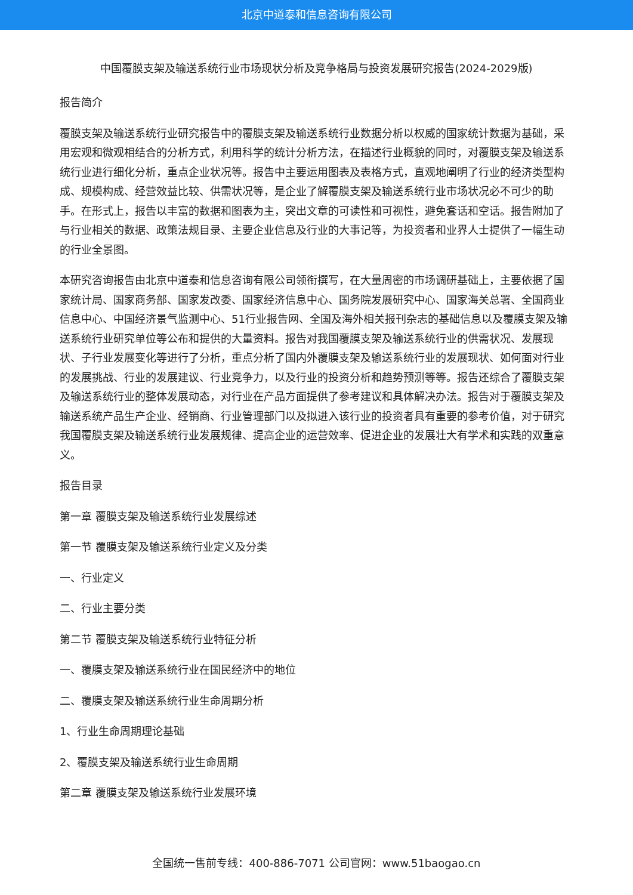北京中道泰和信息咨询有限公司
中国覆膜支架及输送系统行业市场现状分析及竞争格局与投资发展研究报告(2024-2029版)
报告简介
覆膜支架及输送系统行业研究报告中的覆膜支架及输送系统行业数据分析以权威的国家统计数据为基础，采用宏观和微观相结合的分析方式，利用科学的统计分析方法，在描述行业概貌的同时，对覆膜支架及输送系统行业进行细化分析，重点企业状况等。报告中主要运用图表及表格方式，直观地阐明了行业的经济类型构成、规模构成、经营效益比较、供需状况等，是企业了解覆膜支架及输送系统行业市场状况必不可少的助手。在形式上，报告以丰富的数据和图表为主，突出文章的可读性和可视性，避免套话和空话。报告附加了与行业相关的数据、政策法规目录、主要企业信息及行业的大事记等，为投资者和业界人士提供了一幅生动的行业全景图。
本研究咨询报告由北京中道泰和信息咨询有限公司领衔撰写，在大量周密的市场调研基础上，主要依据了国家统计局、国家商务部、国家发改委、国家经济信息中心、国务院发展研究中心、国家海关总署、全国商业信息中心、中国经济景气监测中心、51行业报告网、全国及海外相关报刊杂志的基础信息以及覆膜支架及输送系统行业研究单位等公布和提供的大量资料。报告对我国覆膜支架及输送系统行业的供需状况、发展现状、子行业发展变化等进行了分析，重点分析了国内外覆膜支架及输送系统行业的发展现状、如何面对行业的发展挑战、行业的发展建议、行业竞争力，以及行业的投资分析和趋势预测等等。报告还综合了覆膜支架及输送系统行业的整体发展动态，对行业在产品方面提供了参考建议和具体解决办法。报告对于覆膜支架及输送系统产品生产企业、经销商、行业管理部门以及拟进入该行业的投资者具有重要的参考价值，对于研究我国覆膜支架及输送系统行业发展规律、提高企业的运营效率、促进企业的发展壮大有学术和实践的双重意义。
报告目录
第一章 覆膜支架及输送系统行业发展综述
第一节 覆膜支架及输送系统行业定义及分类
一、行业定义
二、行业主要分类
第二节 覆膜支架及输送系统行业特征分析
一、覆膜支架及输送系统行业在国民经济中的地位
二、覆膜支架及输送系统行业生命周期分析
1、行业生命周期理论基础
2、覆膜支架及输送系统行业生命周期
第二章 覆膜支架及输送系统行业发展环境
全国统一售前专线：400-886-7071 公司官网：www.51baogao.cn